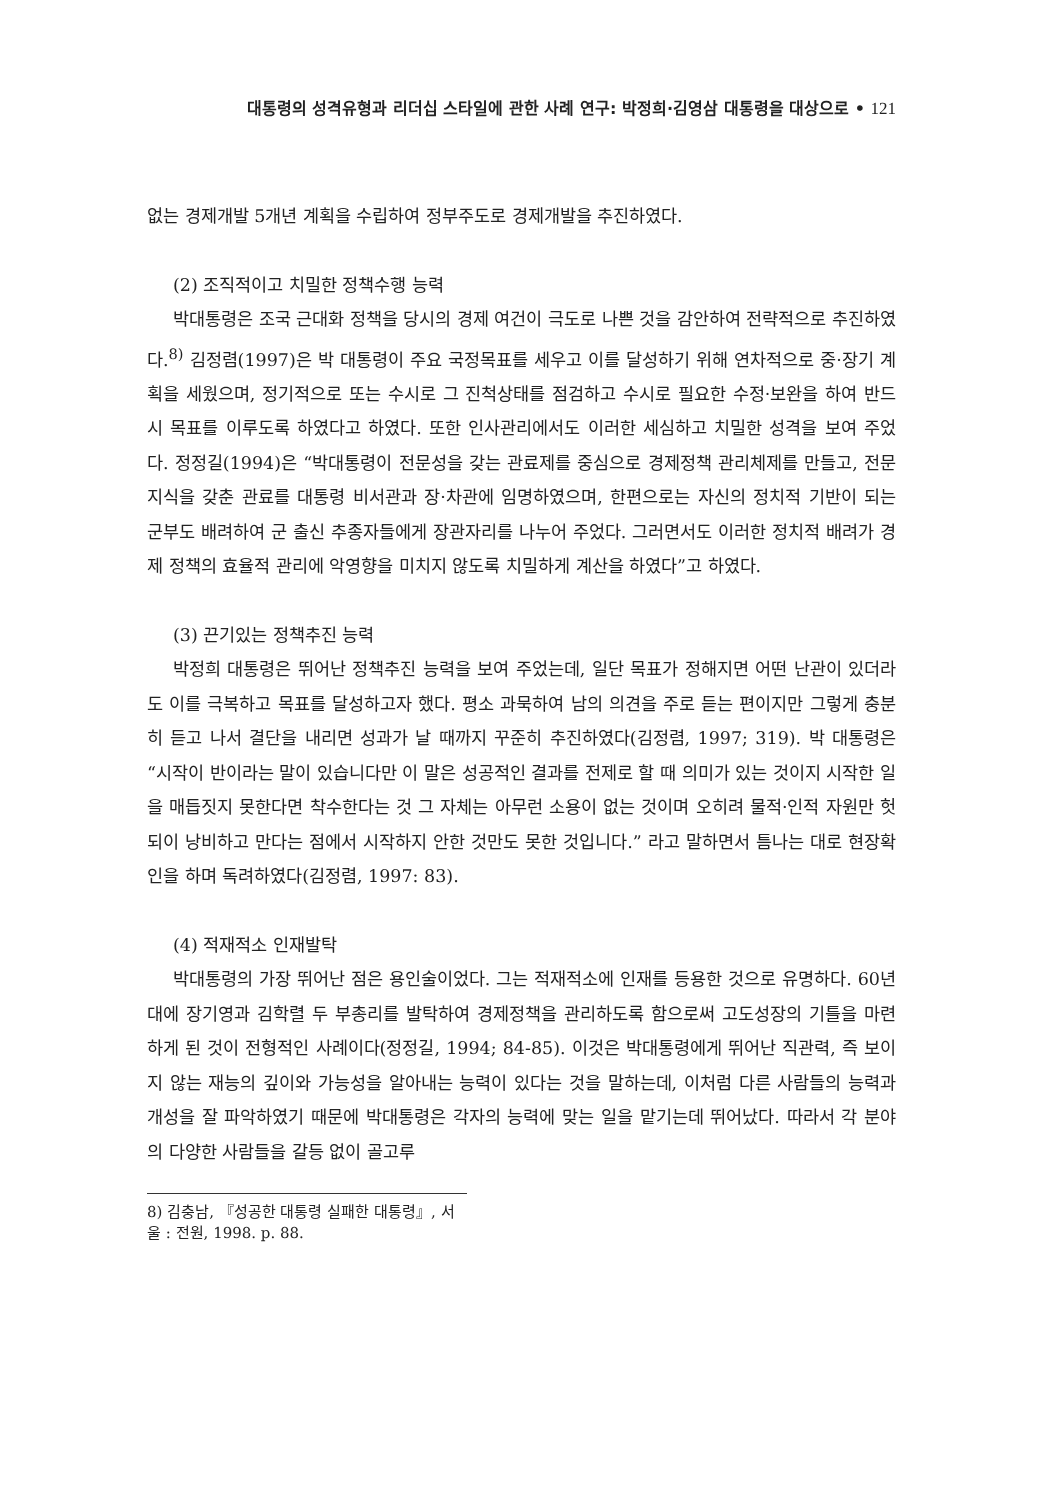대통령의 성격유형과 리더십 스타일에 관한 사례 연구: 박정희·김영삼 대통령을 대상으로 • 121
없는 경제개발 5개년 계획을 수립하여 정부주도로 경제개발을 추진하였다.
(2) 조직적이고 치밀한 정책수행 능력
박대통령은 조국 근대화 정책을 당시의 경제 여건이 극도로 나쁜 것을 감안하여 전략적으로 추진하였다.<sup>8)</sup> 김정렴(1997)은 박 대통령이 주요 국정목표를 세우고 이를 달성하기 위해 연차적으로 중·장기 계획을 세웠으며, 정기적으로 또는 수시로 그 진척상태를 점검하고 수시로 필요한 수정·보완을 하여 반드시 목표를 이루도록 하였다고 하였다. 또한 인사관리에서도 이러한 세심하고 치밀한 성격을 보여 주었다. 정정길(1994)은 “박대통령이 전문성을 갖는 관료제를 중심으로 경제정책 관리체제를 만들고, 전문지식을 갖춘 관료를 대통령 비서관과 장·차관에 임명하였으며, 한편으로는 자신의 정치적 기반이 되는 군부도 배려하여 군 출신 추종자들에게 장관자리를 나누어 주었다. 그러면서도 이러한 정치적 배려가 경제 정책의 효율적 관리에 악영향을 미치지 않도록 치밀하게 계산을 하였다”고 하였다.
(3) 끈기있는 정책추진 능력
박정희 대통령은 뛰어난 정책추진 능력을 보여 주었는데, 일단 목표가 정해지면 어떤 난관이 있더라도 이를 극복하고 목표를 달성하고자 했다. 평소 과묵하여 남의 의견을 주로 듣는 편이지만 그렇게 충분히 듣고 나서 결단을 내리면 성과가 날 때까지 꾸준히 추진하였다(김정렴, 1997; 319). 박 대통령은 “시작이 반이라는 말이 있습니다만 이 말은 성공적인 결과를 전제로 할 때 의미가 있는 것이지 시작한 일을 매듭짓지 못한다면 착수한다는 것 그 자체는 아무런 소용이 없는 것이며 오히려 물적·인적 자원만 헛되이 낭비하고 만다는 점에서 시작하지 안한 것만도 못한 것입니다.” 라고 말하면서 틈나는 대로 현장확인을 하며 독려하였다(김정렴, 1997: 83).
(4) 적재적소 인재발탁
박대통령의 가장 뛰어난 점은 용인술이었다. 그는 적재적소에 인재를 등용한 것으로 유명하다. 60년대에 장기영과 김학렬 두 부총리를 발탁하여 경제정책을 관리하도록 함으로써 고도성장의 기틀을 마련하게 된 것이 전형적인 사례이다(정정길, 1994; 84-85). 이것은 박대통령에게 뛰어난 직관력, 즉 보이지 않는 재능의 깊이와 가능성을 알아내는 능력이 있다는 것을 말하는데, 이처럼 다른 사람들의 능력과 개성을 잘 파악하였기 때문에 박대통령은 각자의 능력에 맞는 일을 맡기는데 뛰어났다. 따라서 각 분야의 다양한 사람들을 갈등 없이 골고루
8) 김충남, 『성공한 대통령 실패한 대통령』, 서울 : 전원, 1998. p. 88.